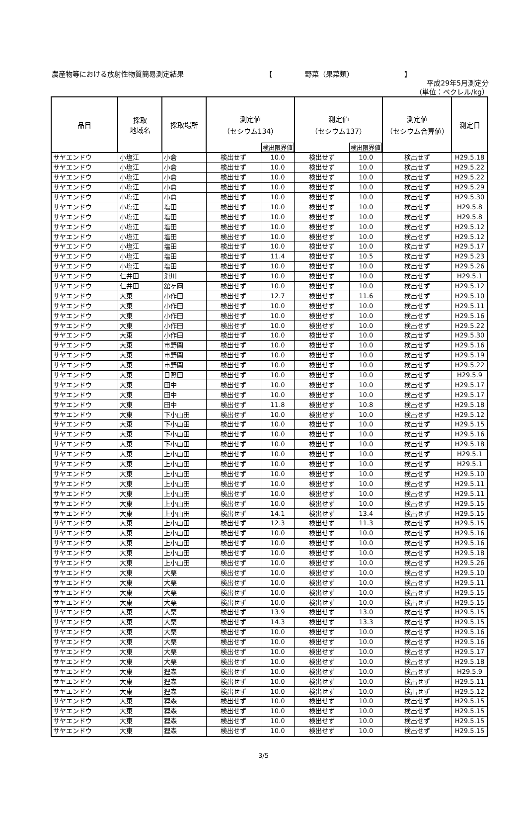農産物等における放射性物質簡易測定結果 【 野菜（果菜類） 】
平成29年5月測定分
（単位：ベクレル/kg）
| 品目 | 採取 地域名 | 採取場所 | 測定値 （セシウム134） 検出限界値 | | 測定値 （セシウム137） 検出限界値 | | 測定値 （セシウム合算値） | 測定日 |
| --- | --- | --- | --- | --- | --- | --- | --- | --- |
| サヤエンドウ | 小塩江 | 小倉 | 検出せず | 10.0 | 検出せず | 10.0 | 検出せず | H29.5.18 |
| サヤエンドウ | 小塩江 | 小倉 | 検出せず | 10.0 | 検出せず | 10.0 | 検出せず | H29.5.22 |
| サヤエンドウ | 小塩江 | 小倉 | 検出せず | 10.0 | 検出せず | 10.0 | 検出せず | H29.5.22 |
| サヤエンドウ | 小塩江 | 小倉 | 検出せず | 10.0 | 検出せず | 10.0 | 検出せず | H29.5.29 |
| サヤエンドウ | 小塩江 | 小倉 | 検出せず | 10.0 | 検出せず | 10.0 | 検出せず | H29.5.30 |
| サヤエンドウ | 小塩江 | 塩田 | 検出せず | 10.0 | 検出せず | 10.0 | 検出せず | H29.5.8 |
| サヤエンドウ | 小塩江 | 塩田 | 検出せず | 10.0 | 検出せず | 10.0 | 検出せず | H29.5.8 |
| サヤエンドウ | 小塩江 | 塩田 | 検出せず | 10.0 | 検出せず | 10.0 | 検出せず | H29.5.12 |
| サヤエンドウ | 小塩江 | 塩田 | 検出せず | 10.0 | 検出せず | 10.0 | 検出せず | H29.5.12 |
| サヤエンドウ | 小塩江 | 塩田 | 検出せず | 10.0 | 検出せず | 10.0 | 検出せず | H29.5.17 |
| サヤエンドウ | 小塩江 | 塩田 | 検出せず | 11.4 | 検出せず | 10.5 | 検出せず | H29.5.23 |
| サヤエンドウ | 小塩江 | 塩田 | 検出せず | 10.0 | 検出せず | 10.0 | 検出せず | H29.5.26 |
| サヤエンドウ | 仁井田 | 滑川 | 検出せず | 10.0 | 検出せず | 10.0 | 検出せず | H29.5.1 |
| サヤエンドウ | 仁井田 | 舘ヶ岡 | 検出せず | 10.0 | 検出せず | 10.0 | 検出せず | H29.5.12 |
| サヤエンドウ | 大東 | 小作田 | 検出せず | 12.7 | 検出せず | 11.6 | 検出せず | H29.5.10 |
| サヤエンドウ | 大東 | 小作田 | 検出せず | 10.0 | 検出せず | 10.0 | 検出せず | H29.5.11 |
| サヤエンドウ | 大東 | 小作田 | 検出せず | 10.0 | 検出せず | 10.0 | 検出せず | H29.5.16 |
| サヤエンドウ | 大東 | 小作田 | 検出せず | 10.0 | 検出せず | 10.0 | 検出せず | H29.5.22 |
| サヤエンドウ | 大東 | 小作田 | 検出せず | 10.0 | 検出せず | 10.0 | 検出せず | H29.5.30 |
| サヤエンドウ | 大東 | 市野関 | 検出せず | 10.0 | 検出せず | 10.0 | 検出せず | H29.5.16 |
| サヤエンドウ | 大東 | 市野関 | 検出せず | 10.0 | 検出せず | 10.0 | 検出せず | H29.5.19 |
| サヤエンドウ | 大東 | 市野関 | 検出せず | 10.0 | 検出せず | 10.0 | 検出せず | H29.5.22 |
| サヤエンドウ | 大東 | 日照田 | 検出せず | 10.0 | 検出せず | 10.0 | 検出せず | H29.5.9 |
| サヤエンドウ | 大東 | 田中 | 検出せず | 10.0 | 検出せず | 10.0 | 検出せず | H29.5.17 |
| サヤエンドウ | 大東 | 田中 | 検出せず | 10.0 | 検出せず | 10.0 | 検出せず | H29.5.17 |
| サヤエンドウ | 大東 | 田中 | 検出せず | 11.8 | 検出せず | 10.8 | 検出せず | H29.5.18 |
| サヤエンドウ | 大東 | 下小山田 | 検出せず | 10.0 | 検出せず | 10.0 | 検出せず | H29.5.12 |
| サヤエンドウ | 大東 | 下小山田 | 検出せず | 10.0 | 検出せず | 10.0 | 検出せず | H29.5.15 |
| サヤエンドウ | 大東 | 下小山田 | 検出せず | 10.0 | 検出せず | 10.0 | 検出せず | H29.5.16 |
| サヤエンドウ | 大東 | 下小山田 | 検出せず | 10.0 | 検出せず | 10.0 | 検出せず | H29.5.18 |
| サヤエンドウ | 大東 | 上小山田 | 検出せず | 10.0 | 検出せず | 10.0 | 検出せず | H29.5.1 |
| サヤエンドウ | 大東 | 上小山田 | 検出せず | 10.0 | 検出せず | 10.0 | 検出せず | H29.5.1 |
| サヤエンドウ | 大東 | 上小山田 | 検出せず | 10.0 | 検出せず | 10.0 | 検出せず | H29.5.10 |
| サヤエンドウ | 大東 | 上小山田 | 検出せず | 10.0 | 検出せず | 10.0 | 検出せず | H29.5.11 |
| サヤエンドウ | 大東 | 上小山田 | 検出せず | 10.0 | 検出せず | 10.0 | 検出せず | H29.5.11 |
| サヤエンドウ | 大東 | 上小山田 | 検出せず | 10.0 | 検出せず | 10.0 | 検出せず | H29.5.15 |
| サヤエンドウ | 大東 | 上小山田 | 検出せず | 14.1 | 検出せず | 13.4 | 検出せず | H29.5.15 |
| サヤエンドウ | 大東 | 上小山田 | 検出せず | 12.3 | 検出せず | 11.3 | 検出せず | H29.5.15 |
| サヤエンドウ | 大東 | 上小山田 | 検出せず | 10.0 | 検出せず | 10.0 | 検出せず | H29.5.16 |
| サヤエンドウ | 大東 | 上小山田 | 検出せず | 10.0 | 検出せず | 10.0 | 検出せず | H29.5.16 |
| サヤエンドウ | 大東 | 上小山田 | 検出せず | 10.0 | 検出せず | 10.0 | 検出せず | H29.5.18 |
| サヤエンドウ | 大東 | 上小山田 | 検出せず | 10.0 | 検出せず | 10.0 | 検出せず | H29.5.26 |
| サヤエンドウ | 大東 | 大栗 | 検出せず | 10.0 | 検出せず | 10.0 | 検出せず | H29.5.10 |
| サヤエンドウ | 大東 | 大栗 | 検出せず | 10.0 | 検出せず | 10.0 | 検出せず | H29.5.11 |
| サヤエンドウ | 大東 | 大栗 | 検出せず | 10.0 | 検出せず | 10.0 | 検出せず | H29.5.15 |
| サヤエンドウ | 大東 | 大栗 | 検出せず | 10.0 | 検出せず | 10.0 | 検出せず | H29.5.15 |
| サヤエンドウ | 大東 | 大栗 | 検出せず | 13.9 | 検出せず | 13.0 | 検出せず | H29.5.15 |
| サヤエンドウ | 大東 | 大栗 | 検出せず | 14.3 | 検出せず | 13.3 | 検出せず | H29.5.15 |
| サヤエンドウ | 大東 | 大栗 | 検出せず | 10.0 | 検出せず | 10.0 | 検出せず | H29.5.16 |
| サヤエンドウ | 大東 | 大栗 | 検出せず | 10.0 | 検出せず | 10.0 | 検出せず | H29.5.16 |
| サヤエンドウ | 大東 | 大栗 | 検出せず | 10.0 | 検出せず | 10.0 | 検出せず | H29.5.17 |
| サヤエンドウ | 大東 | 大栗 | 検出せず | 10.0 | 検出せず | 10.0 | 検出せず | H29.5.18 |
| サヤエンドウ | 大東 | 狸森 | 検出せず | 10.0 | 検出せず | 10.0 | 検出せず | H29.5.9 |
| サヤエンドウ | 大東 | 狸森 | 検出せず | 10.0 | 検出せず | 10.0 | 検出せず | H29.5.11 |
| サヤエンドウ | 大東 | 狸森 | 検出せず | 10.0 | 検出せず | 10.0 | 検出せず | H29.5.12 |
| サヤエンドウ | 大東 | 狸森 | 検出せず | 10.0 | 検出せず | 10.0 | 検出せず | H29.5.15 |
| サヤエンドウ | 大東 | 狸森 | 検出せず | 10.0 | 検出せず | 10.0 | 検出せず | H29.5.15 |
| サヤエンドウ | 大東 | 狸森 | 検出せず | 10.0 | 検出せず | 10.0 | 検出せず | H29.5.15 |
| サヤエンドウ | 大東 | 狸森 | 検出せず | 10.0 | 検出せず | 10.0 | 検出せず | H29.5.15 |
3/5